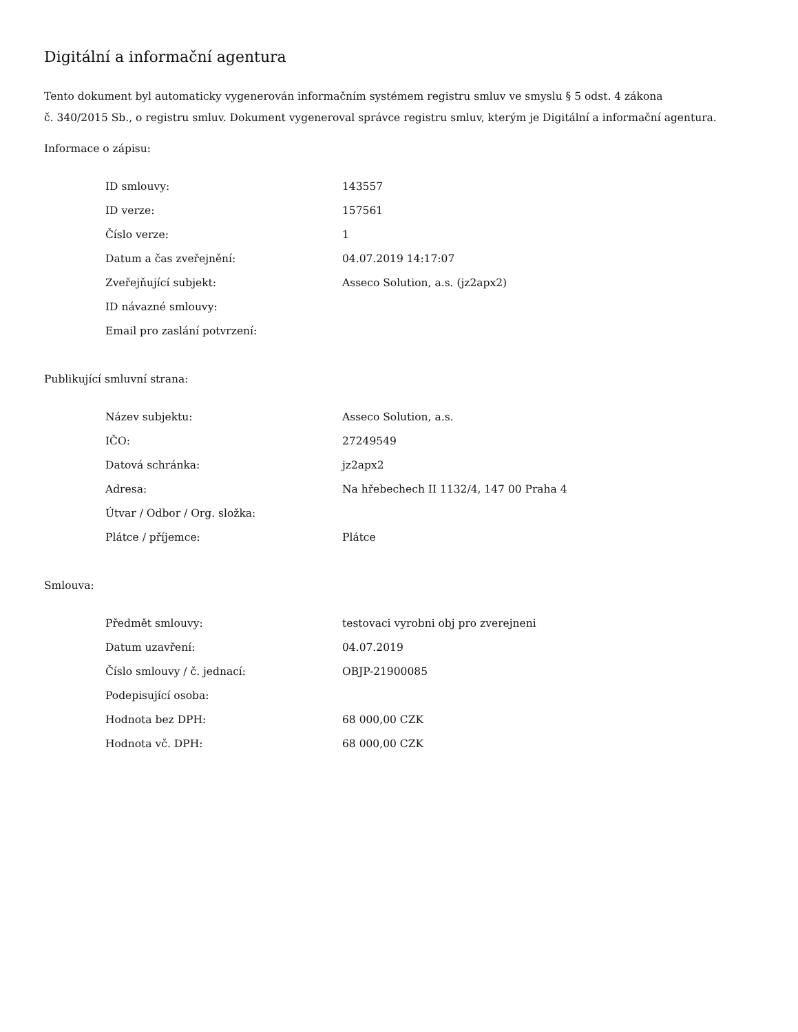Digitální a informační agentura
Tento dokument byl automaticky vygenerován informačním systémem registru smluv ve smyslu § 5 odst. 4 zákona
č. 340/2015 Sb., o registru smluv. Dokument vygeneroval správce registru smluv, kterým je Digitální a informační agentura.
Informace o zápisu:
| ID smlouvy: | 143557 |
| ID verze: | 157561 |
| Číslo verze: | 1 |
| Datum a čas zveřejnění: | 04.07.2019 14:17:07 |
| Zveřejňující subjekt: | Asseco Solution, a.s. (jz2apx2) |
| ID návazné smlouvy: | |
| Email pro zaslání potvrzení: | |
Publikující smluvní strana:
| Název subjektu: | Asseco Solution, a.s. |
| IČO: | 27249549 |
| Datová schránka: | jz2apx2 |
| Adresa: | Na hřebechech II 1132/4, 147 00 Praha 4 |
| Útvar / Odbor / Org. složka: | |
| Plátce / příjemce: | Plátce |
Smlouva:
| Předmět smlouvy: | testovaci vyrobni obj pro zverejneni |
| Datum uzavření: | 04.07.2019 |
| Číslo smlouvy / č. jednací: | OBJP-21900085 |
| Podepisující osoba: | |
| Hodnota bez DPH: | 68 000,00 CZK |
| Hodnota vč. DPH: | 68 000,00 CZK |